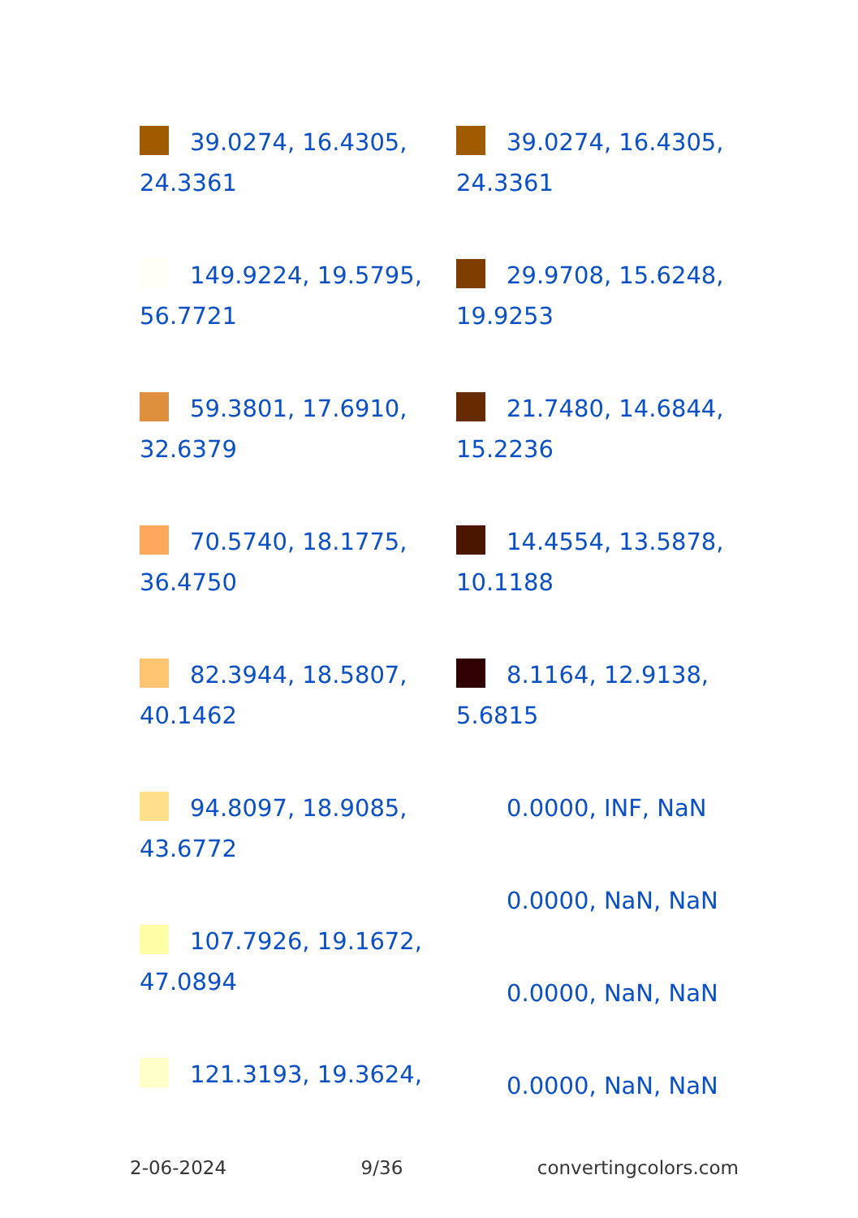39.0274, 16.4305, 24.3361
149.9224, 19.5795, 56.7721
59.3801, 17.6910, 32.6379
70.5740, 18.1775, 36.4750
82.3944, 18.5807, 40.1462
94.8097, 18.9085, 43.6772
107.7926, 19.1672, 47.0894
121.3193, 19.3624,
39.0274, 16.4305, 24.3361
29.9708, 15.6248, 19.9253
21.7480, 14.6844, 15.2236
14.4554, 13.5878, 10.1188
8.1164, 12.9138, 5.6815
0.0000, INF, NaN
0.0000, NaN, NaN
0.0000, NaN, NaN
0.0000, NaN, NaN
2-06-2024 9/36 convertingcolors.com